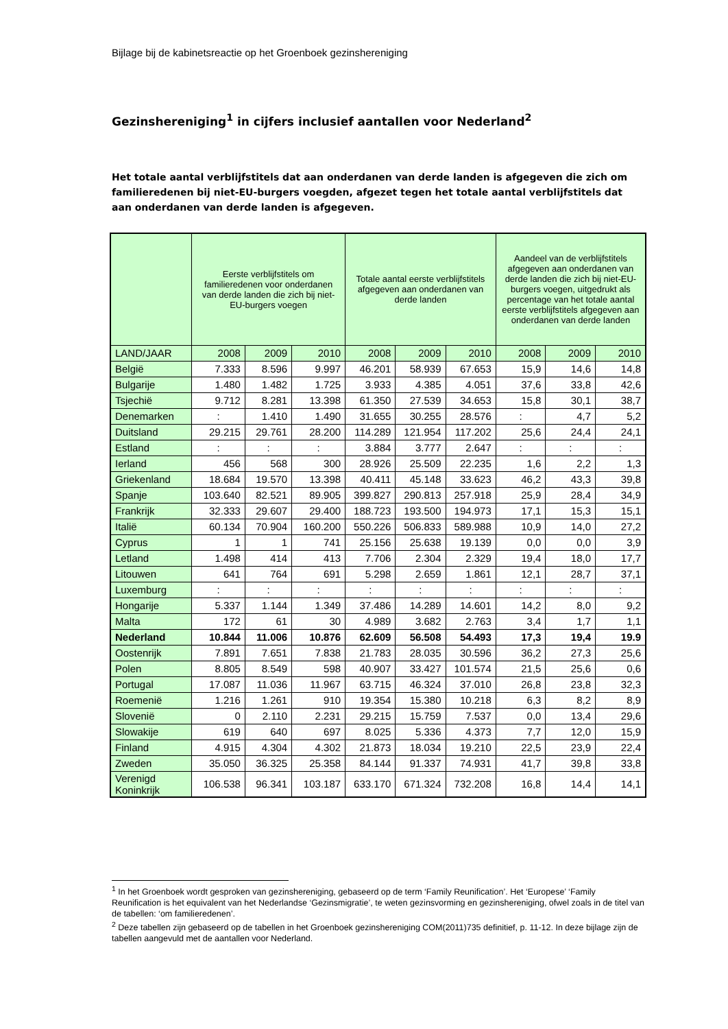Bijlage bij de kabinetsreactie op het Groenboek gezinshereniging
Gezinshereniging<sup>1</sup> in cijfers inclusief aantallen voor Nederland<sup>2</sup>
Het totale aantal verblijfstitels dat aan onderdanen van derde landen is afgegeven die zich om familieredenen bij niet-EU-burgers voegden, afgezet tegen het totale aantal verblijfstitels dat aan onderdanen van derde landen is afgegeven.
| | Eerste verblijfstitels om familieredenen voor onderdanen van derde landen die zich bij niet-EU-burgers voegen | | | Totale aantal eerste verblijfstitels afgegeven aan onderdanen van derde landen | | | Aandeel van de verblijfstitels afgegeven aan onderdanen van derde landen die zich bij niet-EU-burgers voegen, uitgedrukt als percentage van het totale aantal eerste verblijfstitels afgegeven aan onderdanen van derde landen | | |
| --- | --- | --- | --- | --- | --- | --- | --- | --- | --- |
| LAND/JAAR | 2008 | 2009 | 2010 | 2008 | 2009 | 2010 | 2008 | 2009 | 2010 |
| België | 7.333 | 8.596 | 9.997 | 46.201 | 58.939 | 67.653 | 15,9 | 14,6 | 14,8 |
| Bulgarije | 1.480 | 1.482 | 1.725 | 3.933 | 4.385 | 4.051 | 37,6 | 33,8 | 42,6 |
| Tsjechië | 9.712 | 8.281 | 13.398 | 61.350 | 27.539 | 34.653 | 15,8 | 30,1 | 38,7 |
| Denemarken | : | 1.410 | 1.490 | 31.655 | 30.255 | 28.576 | : | 4,7 | 5,2 |
| Duitsland | 29.215 | 29.761 | 28.200 | 114.289 | 121.954 | 117.202 | 25,6 | 24,4 | 24,1 |
| Estland | : | : | : | 3.884 | 3.777 | 2.647 | : | : | : |
| Ierland | 456 | 568 | 300 | 28.926 | 25.509 | 22.235 | 1,6 | 2,2 | 1,3 |
| Griekenland | 18.684 | 19.570 | 13.398 | 40.411 | 45.148 | 33.623 | 46,2 | 43,3 | 39,8 |
| Spanje | 103.640 | 82.521 | 89.905 | 399.827 | 290.813 | 257.918 | 25,9 | 28,4 | 34,9 |
| Frankrijk | 32.333 | 29.607 | 29.400 | 188.723 | 193.500 | 194.973 | 17,1 | 15,3 | 15,1 |
| Italië | 60.134 | 70.904 | 160.200 | 550.226 | 506.833 | 589.988 | 10,9 | 14,0 | 27,2 |
| Cyprus | 1 | 1 | 741 | 25.156 | 25.638 | 19.139 | 0,0 | 0,0 | 3,9 |
| Letland | 1.498 | 414 | 413 | 7.706 | 2.304 | 2.329 | 19,4 | 18,0 | 17,7 |
| Litouwen | 641 | 764 | 691 | 5.298 | 2.659 | 1.861 | 12,1 | 28,7 | 37,1 |
| Luxemburg | : | : | : | : | : | : | : | : | : |
| Hongarije | 5.337 | 1.144 | 1.349 | 37.486 | 14.289 | 14.601 | 14,2 | 8,0 | 9,2 |
| Malta | 172 | 61 | 30 | 4.989 | 3.682 | 2.763 | 3,4 | 1,7 | 1,1 |
| Nederland | 10.844 | 11.006 | 10.876 | 62.609 | 56.508 | 54.493 | 17,3 | 19,4 | 19.9 |
| Oostenrijk | 7.891 | 7.651 | 7.838 | 21.783 | 28.035 | 30.596 | 36,2 | 27,3 | 25,6 |
| Polen | 8.805 | 8.549 | 598 | 40.907 | 33.427 | 101.574 | 21,5 | 25,6 | 0,6 |
| Portugal | 17.087 | 11.036 | 11.967 | 63.715 | 46.324 | 37.010 | 26,8 | 23,8 | 32,3 |
| Roemenië | 1.216 | 1.261 | 910 | 19.354 | 15.380 | 10.218 | 6,3 | 8,2 | 8,9 |
| Slovenië | 0 | 2.110 | 2.231 | 29.215 | 15.759 | 7.537 | 0,0 | 13,4 | 29,6 |
| Slowakije | 619 | 640 | 697 | 8.025 | 5.336 | 4.373 | 7,7 | 12,0 | 15,9 |
| Finland | 4.915 | 4.304 | 4.302 | 21.873 | 18.034 | 19.210 | 22,5 | 23,9 | 22,4 |
| Zweden | 35.050 | 36.325 | 25.358 | 84.144 | 91.337 | 74.931 | 41,7 | 39,8 | 33,8 |
| Verenigd Koninkrijk | 106.538 | 96.341 | 103.187 | 633.170 | 671.324 | 732.208 | 16,8 | 14,4 | 14,1 |
<sup>1</sup> In het Groenboek wordt gesproken van gezinshereniging, gebaseerd op de term ‘Family Reunification’. Het ‘Europese’ ‘Family Reunification is het equivalent van het Nederlandse ‘Gezinsmigratie’, te weten gezinsvorming en gezinshereniging, ofwel zoals in de titel van de tabellen: ‘om familieredenen’.
<sup>2</sup> Deze tabellen zijn gebaseerd op de tabellen in het Groenboek gezinshereniging COM(2011)735 definitief, p. 11-12. In deze bijlage zijn de tabellen aangevuld met de aantallen voor Nederland.